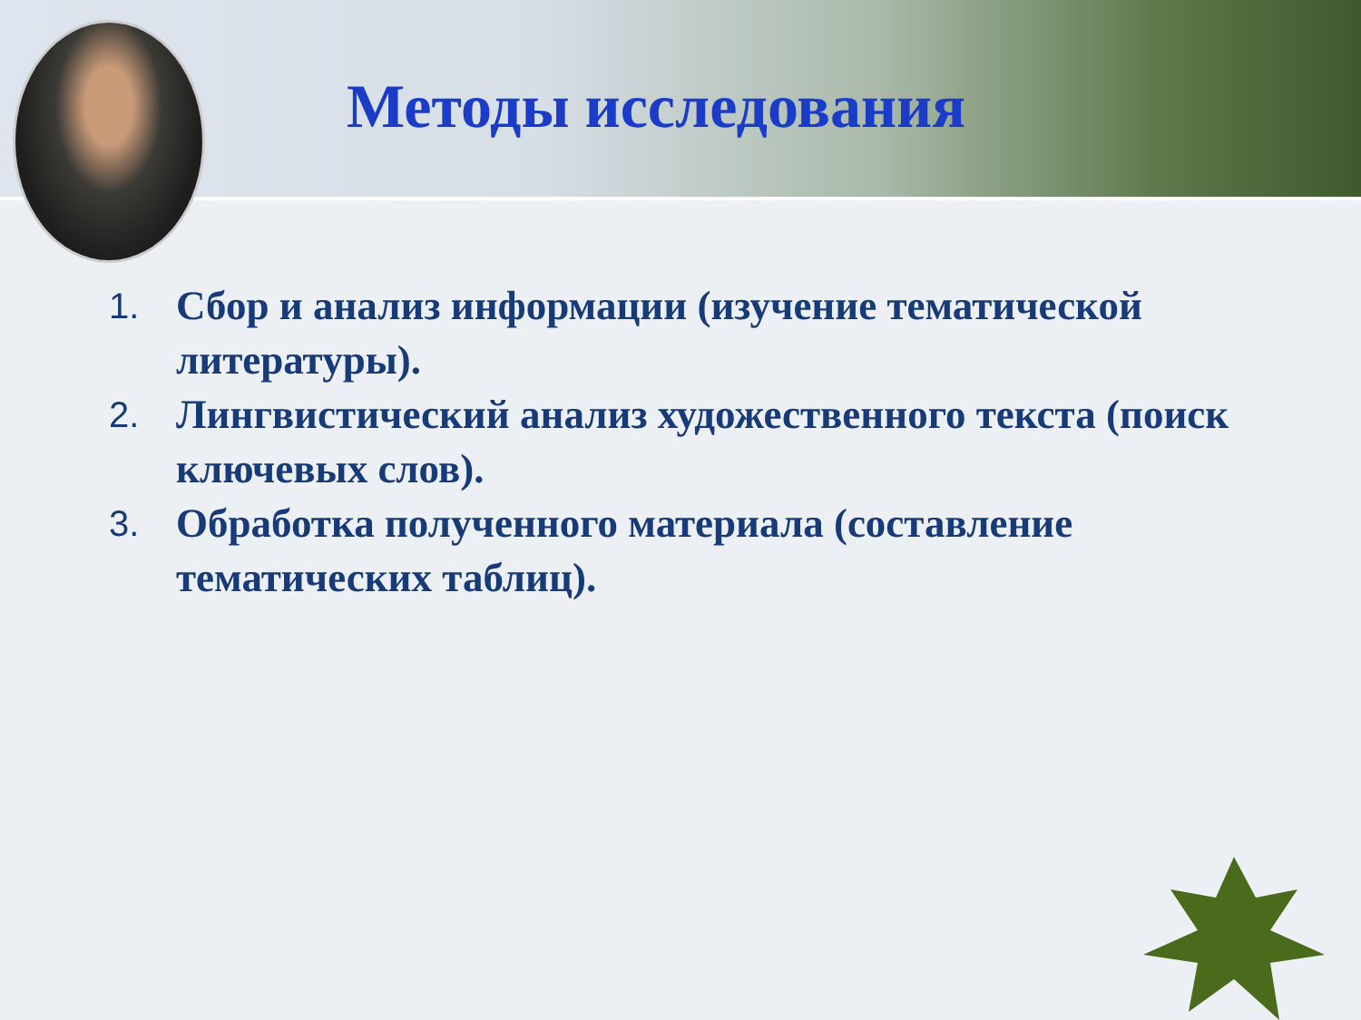Методы исследования
1. Сбор и анализ информации (изучение тематической литературы).
2. Лингвистический анализ художественного текста (поиск ключевых слов).
3. Обработка полученного материала (составление тематических таблиц).